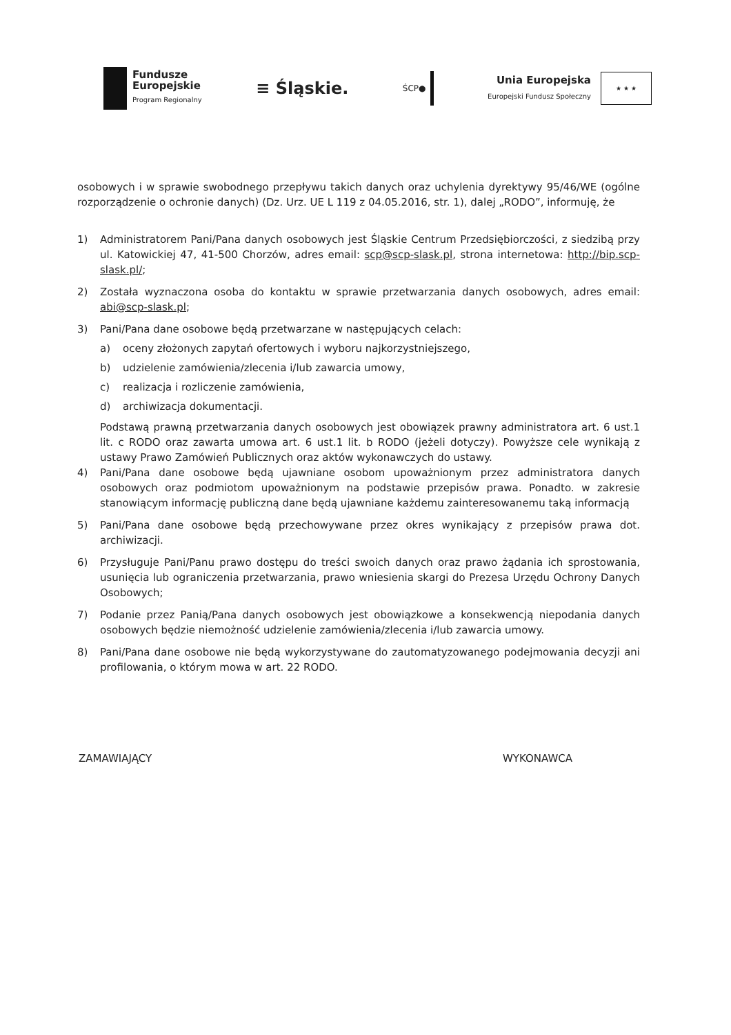Fundusze
Europejskie
Program Regionalny
≡ Śląskie.
ŚCP●
Unia Europejska
Europejski Fundusz Społeczny
★ ★ ★
osobowych i w sprawie swobodnego przepływu takich danych oraz uchylenia dyrektywy 95/46/WE (ogólne rozporządzenie o ochronie danych) (Dz. Urz. UE L 119 z 04.05.2016, str. 1), dalej „RODO”, informuję, że
1) Administratorem Pani/Pana danych osobowych jest Śląskie Centrum Przedsiębiorczości, z siedzibą przy ul. Katowickiej 47, 41-500 Chorzów, adres email: scp@scp-slask.pl, strona internetowa: http://bip.scp-slask.pl/;
2) Została wyznaczona osoba do kontaktu w sprawie przetwarzania danych osobowych, adres email: abi@scp-slask.pl;
3) Pani/Pana dane osobowe będą przetwarzane w następujących celach:
a) oceny złożonych zapytań ofertowych i wyboru najkorzystniejszego,
b) udzielenie zamówienia/zlecenia i/lub zawarcia umowy,
c) realizacja i rozliczenie zamówienia,
d) archiwizacja dokumentacji.
Podstawą prawną przetwarzania danych osobowych jest obowiązek prawny administratora art. 6 ust.1 lit. c RODO oraz zawarta umowa art. 6 ust.1 lit. b RODO (jeżeli dotyczy). Powyższe cele wynikają z ustawy Prawo Zamówień Publicznych oraz aktów wykonawczych do ustawy.
4) Pani/Pana dane osobowe będą ujawniane osobom upoważnionym przez administratora danych osobowych oraz podmiotom upoważnionym na podstawie przepisów prawa. Ponadto. w zakresie stanowiącym informację publiczną dane będą ujawniane każdemu zainteresowanemu taką informacją
5) Pani/Pana dane osobowe będą przechowywane przez okres wynikający z przepisów prawa dot. archiwizacji.
6) Przysługuje Pani/Panu prawo dostępu do treści swoich danych oraz prawo żądania ich sprostowania, usunięcia lub ograniczenia przetwarzania, prawo wniesienia skargi do Prezesa Urzędu Ochrony Danych Osobowych;
7) Podanie przez Panią/Pana danych osobowych jest obowiązkowe a konsekwencją niepodania danych osobowych będzie niemożność udzielenie zamówienia/zlecenia i/lub zawarcia umowy.
8) Pani/Pana dane osobowe nie będą wykorzystywane do zautomatyzowanego podejmowania decyzji ani profilowania, o którym mowa w art. 22 RODO.
ZAMAWIAJĄCY WYKONAWCA